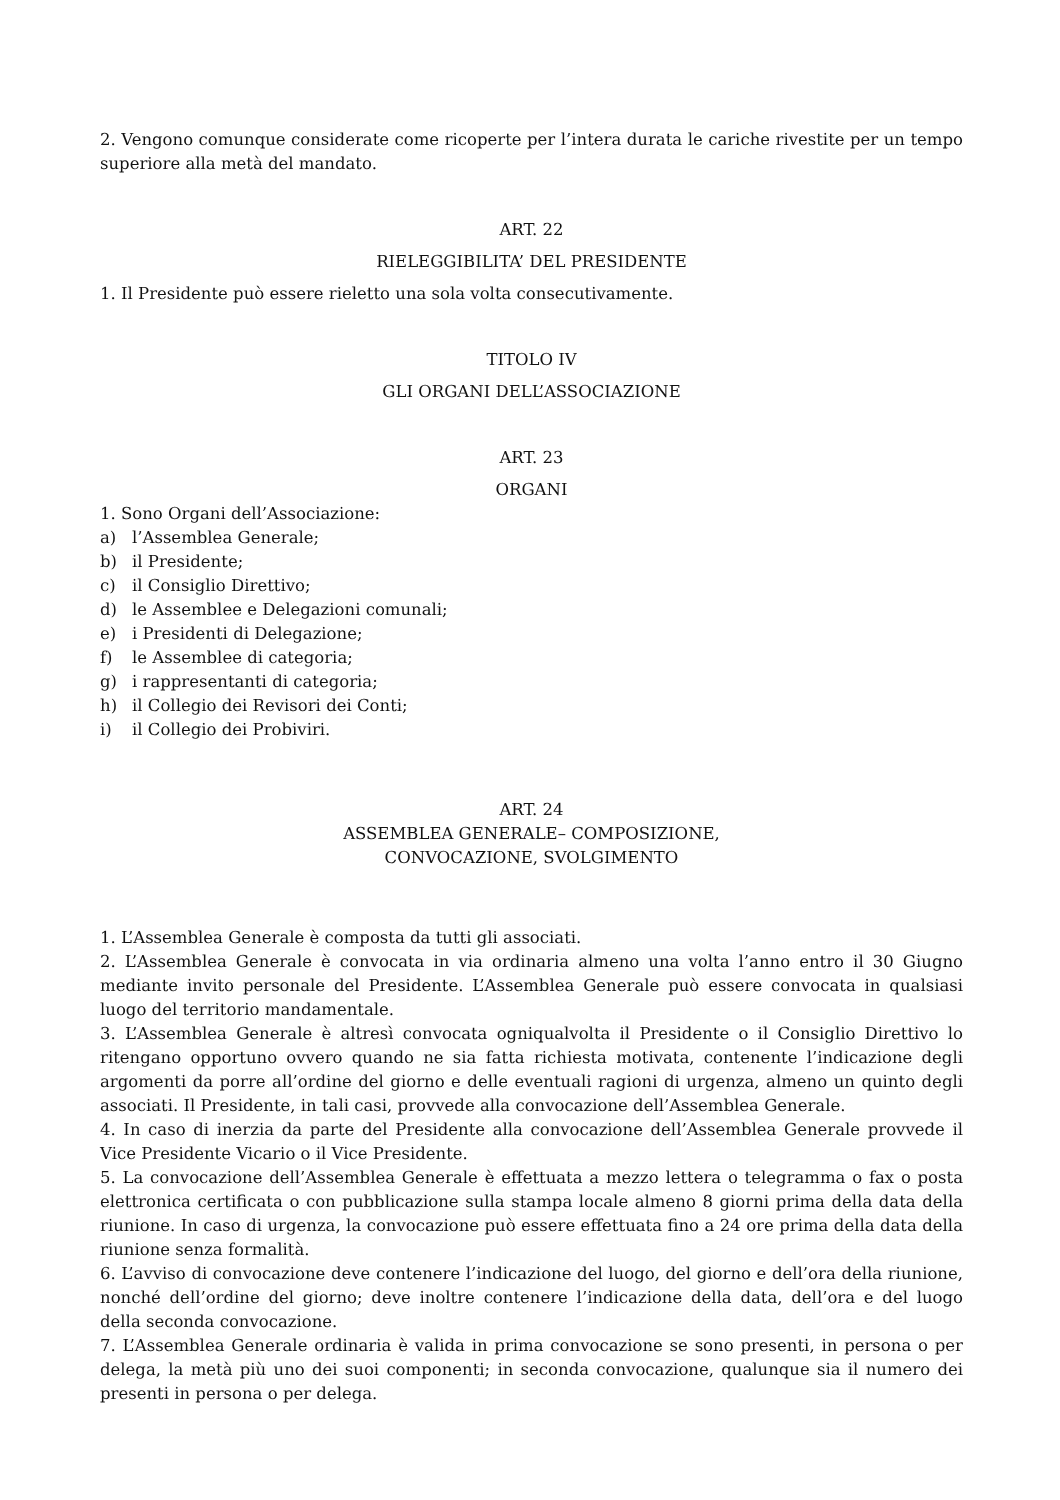2. Vengono comunque considerate come ricoperte per l’intera durata le cariche rivestite per un tempo superiore alla metà del mandato.
ART. 22
RIELEGGIBILITA’ DEL PRESIDENTE
1. Il Presidente può essere rieletto una sola volta consecutivamente.
TITOLO IV
GLI ORGANI DELL’ASSOCIAZIONE
ART. 23
ORGANI
1. Sono Organi dell’Associazione:
a) l’Assemblea Generale;
b) il Presidente;
c) il Consiglio Direttivo;
d) le Assemblee e Delegazioni comunali;
e) i Presidenti di Delegazione;
f) le Assemblee di categoria;
g) i rappresentanti di categoria;
h) il Collegio dei Revisori dei Conti;
i) il Collegio dei Probiviri.
ART. 24
ASSEMBLEA GENERALE– COMPOSIZIONE,
CONVOCAZIONE, SVOLGIMENTO
1. L’Assemblea Generale è composta da tutti gli associati.
2. L’Assemblea Generale è convocata in via ordinaria almeno una volta l’anno entro il 30 Giugno mediante invito personale del Presidente. L’Assemblea Generale può essere convocata in qualsiasi luogo del territorio mandamentale.
3. L’Assemblea Generale è altresì convocata ogniqualvolta il Presidente o il Consiglio Direttivo lo ritengano opportuno ovvero quando ne sia fatta richiesta motivata, contenente l’indicazione degli argomenti da porre all’ordine del giorno e delle eventuali ragioni di urgenza, almeno un quinto degli associati. Il Presidente, in tali casi, provvede alla convocazione dell’Assemblea Generale.
4. In caso di inerzia da parte del Presidente alla convocazione dell’Assemblea Generale provvede il Vice Presidente Vicario o il Vice Presidente.
5. La convocazione dell’Assemblea Generale è effettuata a mezzo lettera o telegramma o fax o posta elettronica certificata o con pubblicazione sulla stampa locale almeno 8 giorni prima della data della riunione. In caso di urgenza, la convocazione può essere effettuata fino a 24 ore prima della data della riunione senza formalità.
6. L’avviso di convocazione deve contenere l’indicazione del luogo, del giorno e dell’ora della riunione, nonché dell’ordine del giorno; deve inoltre contenere l’indicazione della data, dell’ora e del luogo della seconda convocazione.
7. L’Assemblea Generale ordinaria è valida in prima convocazione se sono presenti, in persona o per delega, la metà più uno dei suoi componenti; in seconda convocazione, qualunque sia il numero dei presenti in persona o per delega.